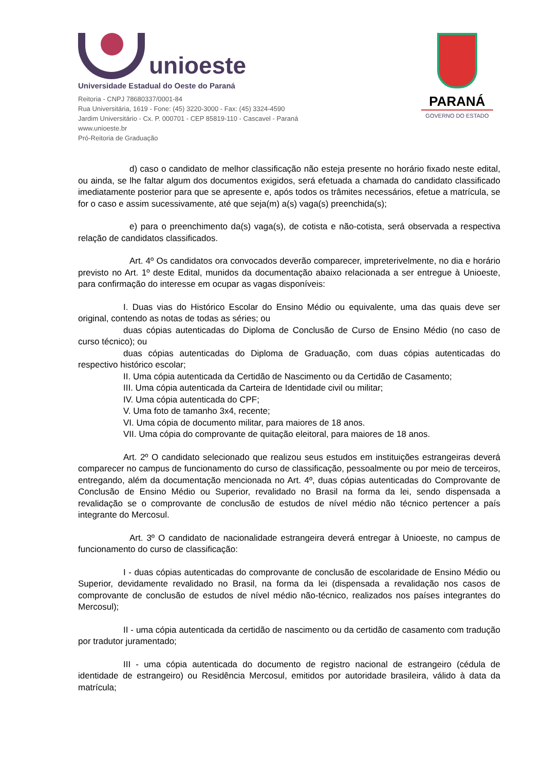unioeste
Universidade Estadual do Oeste do Paraná
Reitoria - CNPJ 78680337/0001-84
Rua Universitária, 1619 - Fone: (45) 3220-3000 - Fax: (45) 3324-4590
Jardim Universitário - Cx. P. 000701 - CEP 85819-110 - Cascavel - Paraná
www.unioeste.br
Pró-Reitoria de Graduação
PARANÁ
GOVERNO DO ESTADO
d) caso o candidato de melhor classificação não esteja presente no horário fixado neste edital, ou ainda, se lhe faltar algum dos documentos exigidos, será efetuada a chamada do candidato classificado imediatamente posterior para que se apresente e, após todos os trâmites necessários, efetue a matrícula, se for o caso e assim sucessivamente, até que seja(m) a(s) vaga(s) preenchida(s);
e) para o preenchimento da(s) vaga(s), de cotista e não-cotista, será observada a respectiva relação de candidatos classificados.
Art. 4º Os candidatos ora convocados deverão comparecer, impreterivelmente, no dia e horário previsto no Art. 1º deste Edital, munidos da documentação abaixo relacionada a ser entregue à Unioeste, para confirmação do interesse em ocupar as vagas disponíveis:
I. Duas vias do Histórico Escolar do Ensino Médio ou equivalente, uma das quais deve ser original, contendo as notas de todas as séries; ou
duas cópias autenticadas do Diploma de Conclusão de Curso de Ensino Médio (no caso de curso técnico); ou
duas cópias autenticadas do Diploma de Graduação, com duas cópias autenticadas do respectivo histórico escolar;
II. Uma cópia autenticada da Certidão de Nascimento ou da Certidão de Casamento;
III. Uma cópia autenticada da Carteira de Identidade civil ou militar;
IV. Uma cópia autenticada do CPF;
V. Uma foto de tamanho 3x4, recente;
VI. Uma cópia de documento militar, para maiores de 18 anos.
VII. Uma cópia do comprovante de quitação eleitoral, para maiores de 18 anos.
Art. 2º O candidato selecionado que realizou seus estudos em instituições estrangeiras deverá comparecer no campus de funcionamento do curso de classificação, pessoalmente ou por meio de terceiros, entregando, além da documentação mencionada no Art. 4º, duas cópias autenticadas do Comprovante de Conclusão de Ensino Médio ou Superior, revalidado no Brasil na forma da lei, sendo dispensada a revalidação se o comprovante de conclusão de estudos de nível médio não técnico pertencer a país integrante do Mercosul.
Art. 3º O candidato de nacionalidade estrangeira deverá entregar à Unioeste, no campus de funcionamento do curso de classificação:
I - duas cópias autenticadas do comprovante de conclusão de escolaridade de Ensino Médio ou Superior, devidamente revalidado no Brasil, na forma da lei (dispensada a revalidação nos casos de comprovante de conclusão de estudos de nível médio não-técnico, realizados nos países integrantes do Mercosul);
II - uma cópia autenticada da certidão de nascimento ou da certidão de casamento com tradução por tradutor juramentado;
III - uma cópia autenticada do documento de registro nacional de estrangeiro (cédula de identidade de estrangeiro) ou Residência Mercosul, emitidos por autoridade brasileira, válido à data da matrícula;